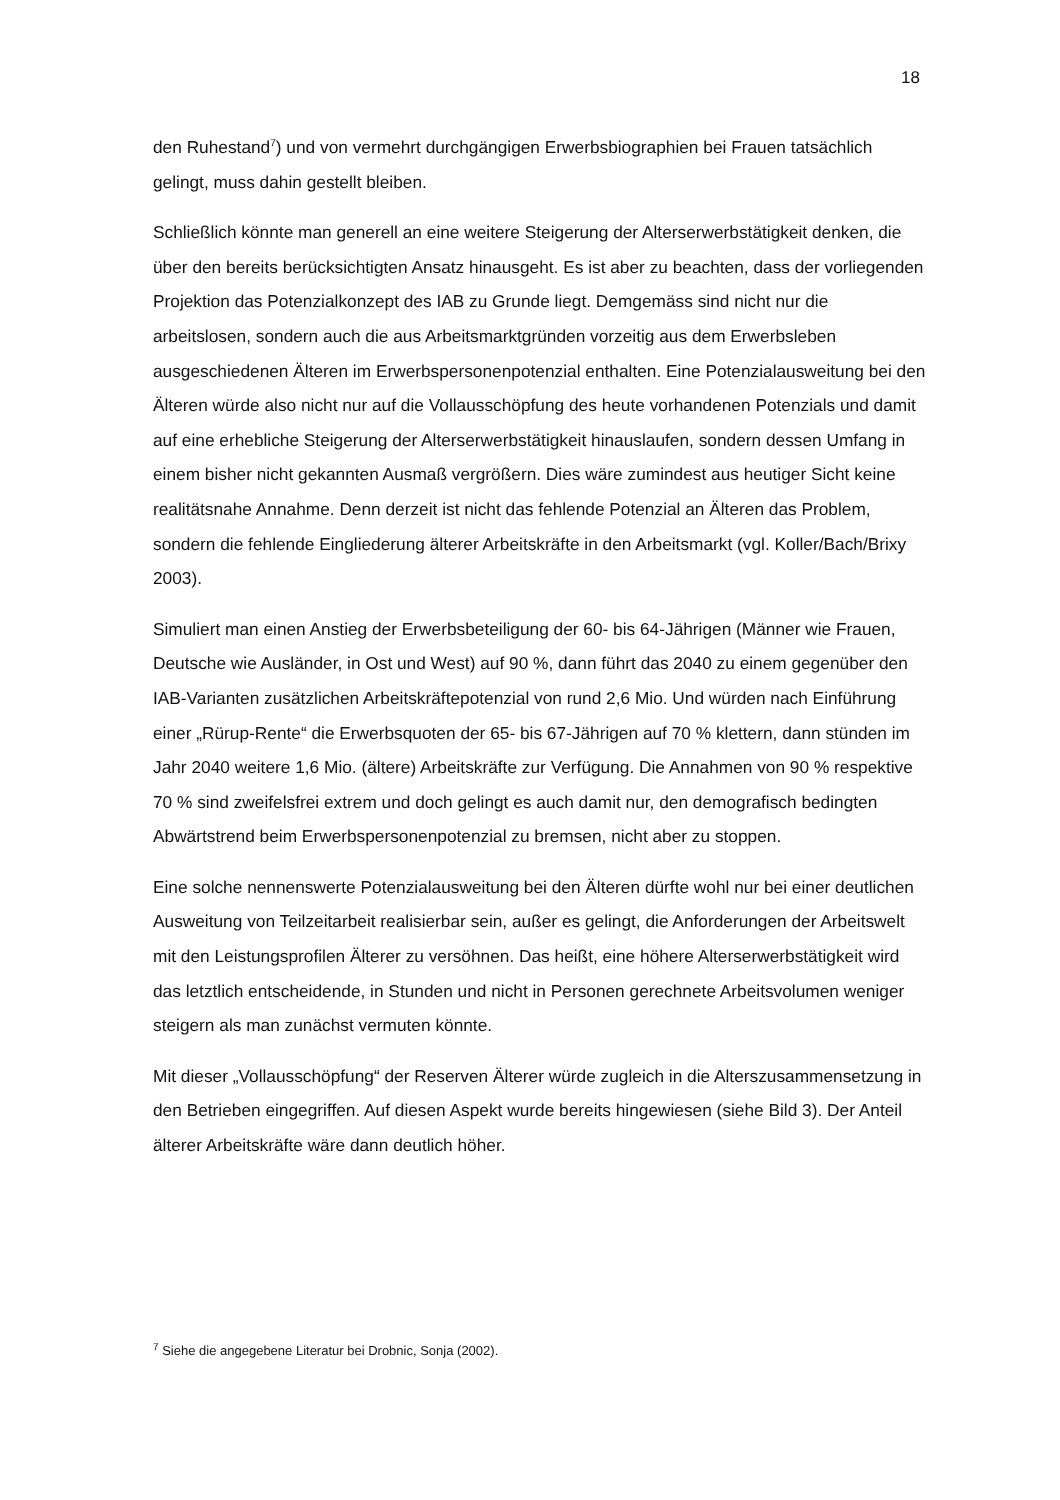18
den Ruhestand<sup>7</sup>) und von vermehrt durchgängigen Erwerbsbiographien bei Frauen tatsächlich gelingt, muss dahin gestellt bleiben.
Schließlich könnte man generell an eine weitere Steigerung der Alterserwerbstätigkeit denken, die über den bereits berücksichtigten Ansatz hinausgeht. Es ist aber zu beachten, dass der vorliegenden Projektion das Potenzialkonzept des IAB zu Grunde liegt. Demgemäss sind nicht nur die arbeitslosen, sondern auch die aus Arbeitsmarktgründen vorzeitig aus dem Erwerbsleben ausgeschiedenen Älteren im Erwerbspersonenpotenzial enthalten. Eine Potenzialausweitung bei den Älteren würde also nicht nur auf die Vollausschöpfung des heute vorhandenen Potenzials und damit auf eine erhebliche Steigerung der Alterserwerbstätigkeit hinauslaufen, sondern dessen Umfang in einem bisher nicht gekannten Ausmaß vergrößern. Dies wäre zumindest aus heutiger Sicht keine realitätsnahe Annahme. Denn derzeit ist nicht das fehlende Potenzial an Älteren das Problem, sondern die fehlende Eingliederung älterer Arbeitskräfte in den Arbeitsmarkt (vgl. Koller/Bach/Brixy 2003).
Simuliert man einen Anstieg der Erwerbsbeteiligung der 60- bis 64-Jährigen (Männer wie Frauen, Deutsche wie Ausländer, in Ost und West) auf 90 %, dann führt das 2040 zu einem gegenüber den IAB-Varianten zusätzlichen Arbeitskräftepotenzial von rund 2,6 Mio. Und würden nach Einführung einer „Rürup-Rente“ die Erwerbsquoten der 65- bis 67-Jährigen auf 70 % klettern, dann stünden im Jahr 2040 weitere 1,6 Mio. (ältere) Arbeitskräfte zur Verfügung. Die Annahmen von 90 % respektive 70 % sind zweifelsfrei extrem und doch gelingt es auch damit nur, den demografisch bedingten Abwärtstrend beim Erwerbspersonenpotenzial zu bremsen, nicht aber zu stoppen.
Eine solche nennenswerte Potenzialausweitung bei den Älteren dürfte wohl nur bei einer deutlichen Ausweitung von Teilzeitarbeit realisierbar sein, außer es gelingt, die Anforderungen der Arbeitswelt mit den Leistungsprofilen Älterer zu versöhnen. Das heißt, eine höhere Alterserwerbstätigkeit wird das letztlich entscheidende, in Stunden und nicht in Personen gerechnete Arbeitsvolumen weniger steigern als man zunächst vermuten könnte.
Mit dieser „Vollausschöpfung“ der Reserven Älterer würde zugleich in die Alterszusammensetzung in den Betrieben eingegriffen. Auf diesen Aspekt wurde bereits hingewiesen (siehe Bild 3). Der Anteil älterer Arbeitskräfte wäre dann deutlich höher.
<sup>7</sup> Siehe die angegebene Literatur bei Drobnic, Sonja (2002).